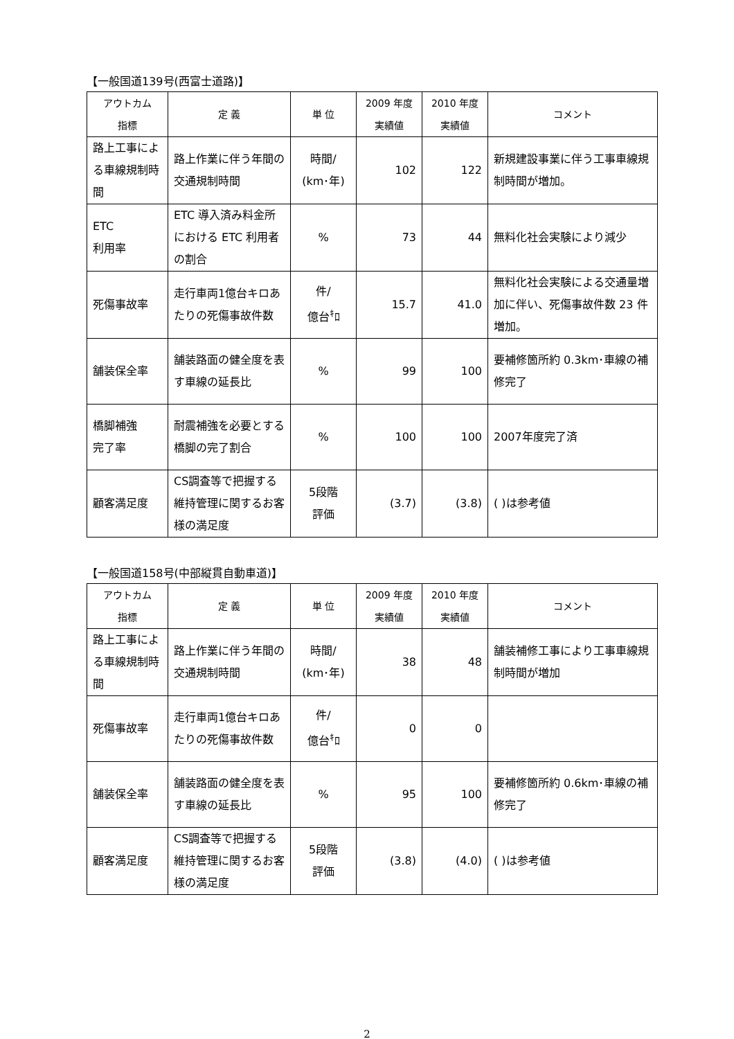【一般国道139号(西富士道路)】
| アウトカム 指標 | 定 義 | 単 位 | 2009 年度 実績値 | 2010 年度 実績値 | コメント |
| --- | --- | --- | --- | --- | --- |
| 路上工事による車線規制時間 | 路上作業に伴う年間の交通規制時間 | 時間/ (km･年) | 102 | 122 | 新規建設事業に伴う工事車線規制時間が増加。 |
| ETC 利用率 | ETC 導入済み料金所における ETC 利用者の割合 | % | 73 | 44 | 無料化社会実験により減少 |
| 死傷事故率 | 走行車両1億台キロあたりの死傷事故件数 | 件/ 億台<sup>ｷ</sup>ﾛ | 15.7 | 41.0 | 無料化社会実験による交通量増加に伴い、死傷事故件数 23 件増加。 |
| 舗装保全率 | 舗装路面の健全度を表す車線の延長比 | % | 99 | 100 | 要補修箇所約 0.3km･車線の補修完了 |
| 橋脚補強 完了率 | 耐震補強を必要とする橋脚の完了割合 | % | 100 | 100 | 2007年度完了済 |
| 顧客満足度 | CS調査等で把握する維持管理に関するお客様の満足度 | 5段階 評価 | (3.7) | (3.8) | ( )は参考値 |
【一般国道158号(中部縦貫自動車道)】
| アウトカム 指標 | 定 義 | 単 位 | 2009 年度 実績値 | 2010 年度 実績値 | コメント |
| --- | --- | --- | --- | --- | --- |
| 路上工事による車線規制時間 | 路上作業に伴う年間の交通規制時間 | 時間/ (km･年) | 38 | 48 | 舗装補修工事により工事車線規制時間が増加 |
| 死傷事故率 | 走行車両1億台キロあたりの死傷事故件数 | 件/ 億台<sup>ｷ</sup>ﾛ | 0 | 0 | |
| 舗装保全率 | 舗装路面の健全度を表す車線の延長比 | % | 95 | 100 | 要補修箇所約 0.6km･車線の補修完了 |
| 顧客満足度 | CS調査等で把握する維持管理に関するお客様の満足度 | 5段階 評価 | (3.8) | (4.0) | ( )は参考値 |
2